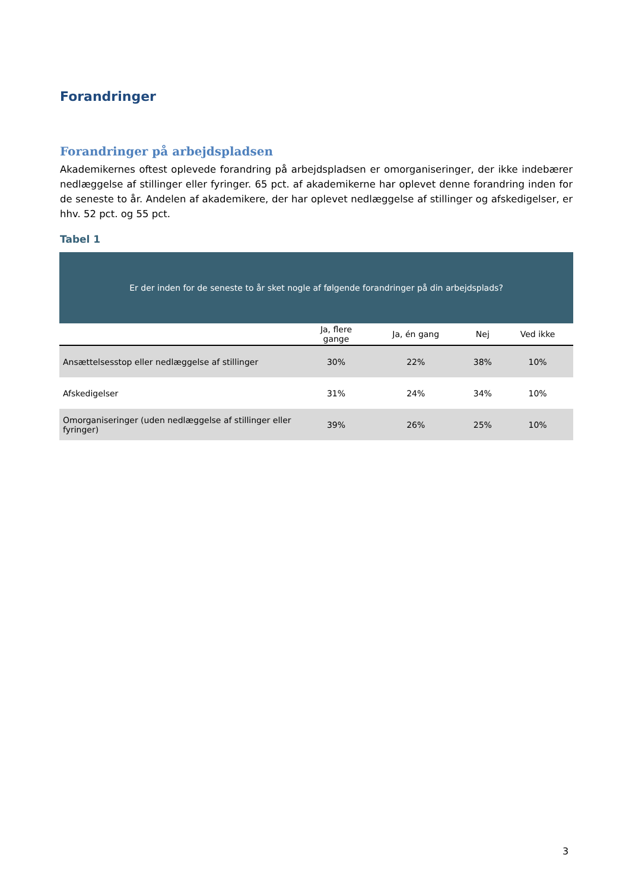Forandringer
Forandringer på arbejdspladsen
Akademikernes oftest oplevede forandring på arbejdspladsen er omorganiseringer, der ikke indebærer nedlæggelse af stillinger eller fyringer. 65 pct. af akademikerne har oplevet denne forandring inden for de seneste to år. Andelen af akademikere, der har oplevet nedlæggelse af stillinger og afskedigelser, er hhv. 52 pct. og 55 pct.
Tabel 1
| Er der inden for de seneste to år sket nogle af følgende forandringer på din arbejdsplads? | | | | |
| | Ja, flere gange | Ja, én gang | Nej | Ved ikke |
| Ansættelsesstop eller nedlæggelse af stillinger | 30% | 22% | 38% | 10% |
| Afskedigelser | 31% | 24% | 34% | 10% |
| Omorganiseringer (uden nedlæggelse af stillinger eller fyringer) | 39% | 26% | 25% | 10% |
3